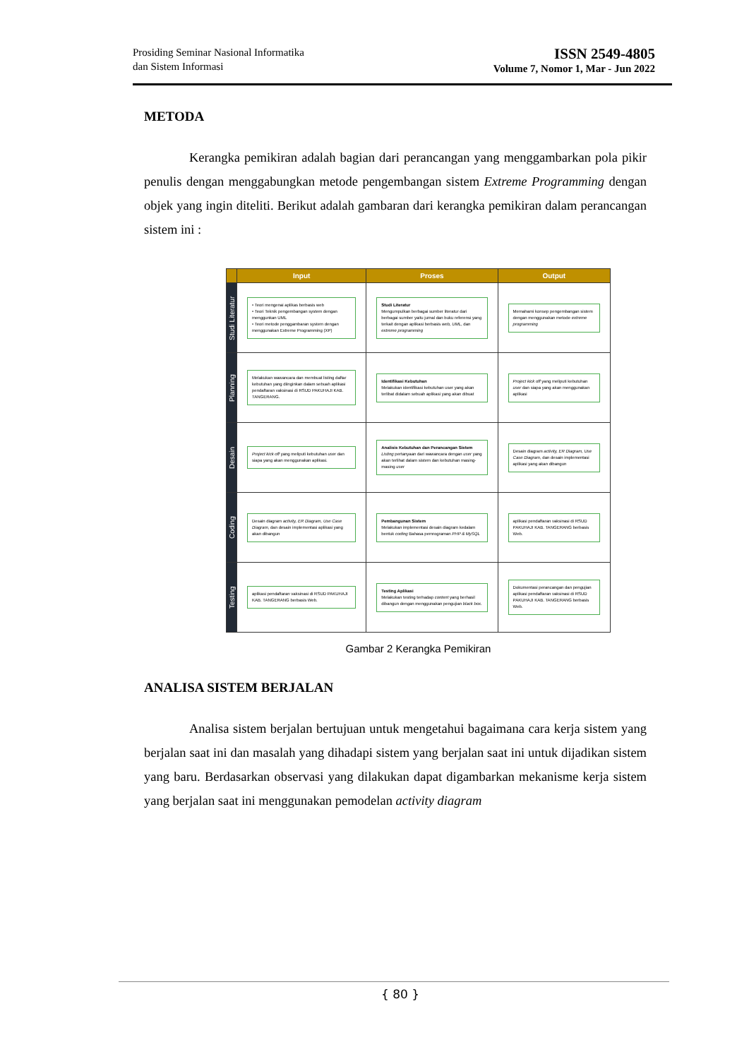Prosiding Seminar Nasional Informatika
dan Sistem Informasi
ISSN 2549-4805
Volume 7, Nomor 1, Mar - Jun 2022
METODA
Kerangka pemikiran adalah bagian dari perancangan yang menggambarkan pola pikir penulis dengan menggabungkan metode pengembangan sistem Extreme Programming dengan objek yang ingin diteliti. Berikut adalah gambaran dari kerangka pemikiran dalam perancangan sistem ini :
| | Input | Proses | Output |
| --- | --- | --- | --- |
| Studi Literatur | • Teori mengenai aplikas berbasis web • Teori Teknik pengembangan system dengan menggunkan UML • Teori metode penggambaran system dengan menggunakan Extreme Programming (XP) | Studi Literatur Mengumpulkan berbagai sumber literatur dari berbagai sumber yaitu jurnal dan buku referensi yang terkait dengan aplikasi berbasis web, UML , dan extreme programming | Memahami konsep pengembangan sistem dengan menggunakan metode extreme programming |
| Planning | Melakukan wawancara dan membuat listing daftar kebutuhan yang diinginkan dalam sebuah aplikasi pendaftaran vaksinasi di RSUD PAKUHAJI KAB. TANGERANG. | Identifikasi Kebutuhan Melakukan identifikasi kebutuhan user yang akan terlibat didalam sebuah aplikasi yang akan dibuat | Project kick off yang meliputi kebutuhan user dan siapa yang akan menggunakan aplikasi |
| Desain | Project kick off yang meliputi kebutuhan user dan siapa yang akan menggunakan aplikasi. | Analisis Kebutuhan dan Perancangan Sistem Listing pertanyaan dari wawancara dengan user yang akan terlihat dalam sistem dan kebutuhan masing-masing user | Desain diagram activity, ER Diagram, Use Case Diagram , dan desain implementasi aplikasi yang akan dibangun |
| Coding | Desain diagram activity, ER Diagram, Use Case Diagram , dan desain implementasi aplikasi yang akan dibangun | Pembangunan Sistem Melakukan implementasi desain diagram kedalam bentuk coding Bahasa pemrograman PHP & MySQL | aplikasi pendaftaran vaksinasi di RSUD PAKUHAJI KAB. TANGERANG berbasis Web. |
| Testing | aplikasi pendaftaran vaksinasi di RSUD PAKUHAJI KAB. TANGERANG berbasis Web. | Testing Aplikasi Melakukan testing terhadap content yang berhasil dibangun dengan menggunakan pengujian black box . | Dokumentasi perancangan dan pengujian aplikasi pendaftaran vaksinasi di RSUD PAKUHAJI KAB. TANGERANG berbasis Web. |
Gambar 2 Kerangka Pemikiran
ANALISA SISTEM BERJALAN
Analisa sistem berjalan bertujuan untuk mengetahui bagaimana cara kerja sistem yang berjalan saat ini dan masalah yang dihadapi sistem yang berjalan saat ini untuk dijadikan sistem yang baru. Berdasarkan observasi yang dilakukan dapat digambarkan mekanisme kerja sistem yang berjalan saat ini menggunakan pemodelan activity diagram
{ 80 }